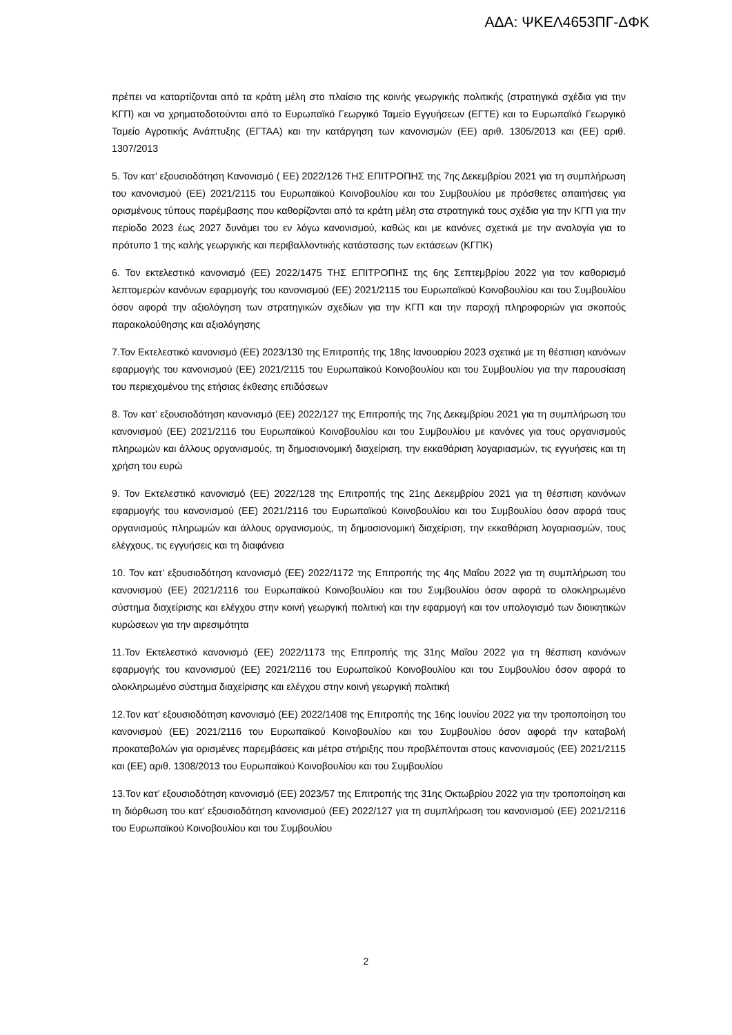ΑΔΑ: ΨΚΕΛ4653ΠΓ-ΔΦΚ
πρέπει να καταρτίζονται από τα κράτη μέλη στο πλαίσιο της κοινής γεωργικής πολιτικής (στρατηγικά σχέδια για την ΚΓΠ) και να χρηματοδοτούνται από το Ευρωπαϊκό Γεωργικό Ταμείο Εγγυήσεων (ΕΓΤΕ) και το Ευρωπαϊκό Γεωργικό Ταμείο Αγροτικής Ανάπτυξης (ΕΓΤΑΑ) και την κατάργηση των κανονισμών (ΕΕ) αριθ. 1305/2013 και (ΕΕ) αριθ. 1307/2013
5. Τον κατ’ εξουσιοδότηση Κανονισμό ( ΕΕ) 2022/126 ΤΗΣ ΕΠΙΤΡΟΠΗΣ της 7ης Δεκεμβρίου 2021 για τη συμπλήρωση του κανονισμού (ΕΕ) 2021/2115 του Ευρωπαϊκού Κοινοβουλίου και του Συμβουλίου με πρόσθετες απαιτήσεις για ορισμένους τύπους παρέμβασης που καθορίζονται από τα κράτη μέλη στα στρατηγικά τους σχέδια για την ΚΓΠ για την περίοδο 2023 έως 2027 δυνάμει του εν λόγω κανονισμού, καθώς και με κανόνες σχετικά με την αναλογία για το πρότυπο 1 της καλής γεωργικής και περιβαλλοντικής κατάστασης των εκτάσεων (ΚΓΠΚ)
6. Τον εκτελεστικό κανονισμό (ΕΕ) 2022/1475 ΤΗΣ ΕΠΙΤΡΟΠΗΣ της 6ης Σεπτεμβρίου 2022 για τον καθορισμό λεπτομερών κανόνων εφαρμογής του κανονισμού (ΕΕ) 2021/2115 του Ευρωπαϊκού Κοινοβουλίου και του Συμβουλίου όσον αφορά την αξιολόγηση των στρατηγικών σχεδίων για την ΚΓΠ και την παροχή πληροφοριών για σκοπούς παρακολούθησης και αξιολόγησης
7.Τον Εκτελεστικό κανονισμό (ΕΕ) 2023/130 της Επιτροπής της 18ης Ιανουαρίου 2023 σχετικά με τη θέσπιση κανόνων εφαρμογής του κανονισμού (ΕΕ) 2021/2115 του Ευρωπαϊκού Κοινοβουλίου και του Συμβουλίου για την παρουσίαση του περιεχομένου της ετήσιας έκθεσης επιδόσεων
8. Τον κατ’ εξουσιοδότηση κανονισμό (ΕΕ) 2022/127 της Επιτροπής της 7ης Δεκεμβρίου 2021 για τη συμπλήρωση του κανονισμού (ΕΕ) 2021/2116 του Ευρωπαϊκού Κοινοβουλίου και του Συμβουλίου με κανόνες για τους οργανισμούς πληρωμών και άλλους οργανισμούς, τη δημοσιονομική διαχείριση, την εκκαθάριση λογαριασμών, τις εγγυήσεις και τη χρήση του ευρώ
9. Τον Εκτελεστικό κανονισμό (ΕΕ) 2022/128 της Επιτροπής της 21ης Δεκεμβρίου 2021 για τη θέσπιση κανόνων εφαρμογής του κανονισμού (ΕΕ) 2021/2116 του Ευρωπαϊκού Κοινοβουλίου και του Συμβουλίου όσον αφορά τους οργανισμούς πληρωμών και άλλους οργανισμούς, τη δημοσιονομική διαχείριση, την εκκαθάριση λογαριασμών, τους ελέγχους, τις εγγυήσεις και τη διαφάνεια
10. Τον κατ’ εξουσιοδότηση κανονισμό (ΕΕ) 2022/1172 της Επιτροπής της 4ης Μαΐου 2022 για τη συμπλήρωση του κανονισμού (ΕΕ) 2021/2116 του Ευρωπαϊκού Κοινοβουλίου και του Συμβουλίου όσον αφορά το ολοκληρωμένο σύστημα διαχείρισης και ελέγχου στην κοινή γεωργική πολιτική και την εφαρμογή και τον υπολογισμό των διοικητικών κυρώσεων για την αιρεσιμότητα
11.Τον Εκτελεστικό κανονισμό (ΕΕ) 2022/1173 της Επιτροπής της 31ης Μαΐου 2022 για τη θέσπιση κανόνων εφαρμογής του κανονισμού (ΕΕ) 2021/2116 του Ευρωπαϊκού Κοινοβουλίου και του Συμβουλίου όσον αφορά το ολοκληρωμένο σύστημα διαχείρισης και ελέγχου στην κοινή γεωργική πολιτική
12.Τον κατ’ εξουσιοδότηση κανονισμό (ΕΕ) 2022/1408 της Επιτροπής της 16ης Ιουνίου 2022 για την τροποποίηση του κανονισμού (ΕΕ) 2021/2116 του Ευρωπαϊκού Κοινοβουλίου και του Συμβουλίου όσον αφορά την καταβολή προκαταβολών για ορισμένες παρεμβάσεις και μέτρα στήριξης που προβλέπονται στους κανονισμούς (ΕΕ) 2021/2115 και (ΕΕ) αριθ. 1308/2013 του Ευρωπαϊκού Κοινοβουλίου και του Συμβουλίου
13.Τον κατ’ εξουσιοδότηση κανονισμό (ΕΕ) 2023/57 της Επιτροπής της 31ης Οκτωβρίου 2022 για την τροποποίηση και τη διόρθωση του κατ’ εξουσιοδότηση κανονισμού (ΕΕ) 2022/127 για τη συμπλήρωση του κανονισμού (ΕΕ) 2021/2116 του Ευρωπαϊκού Κοινοβουλίου και του Συμβουλίου
2